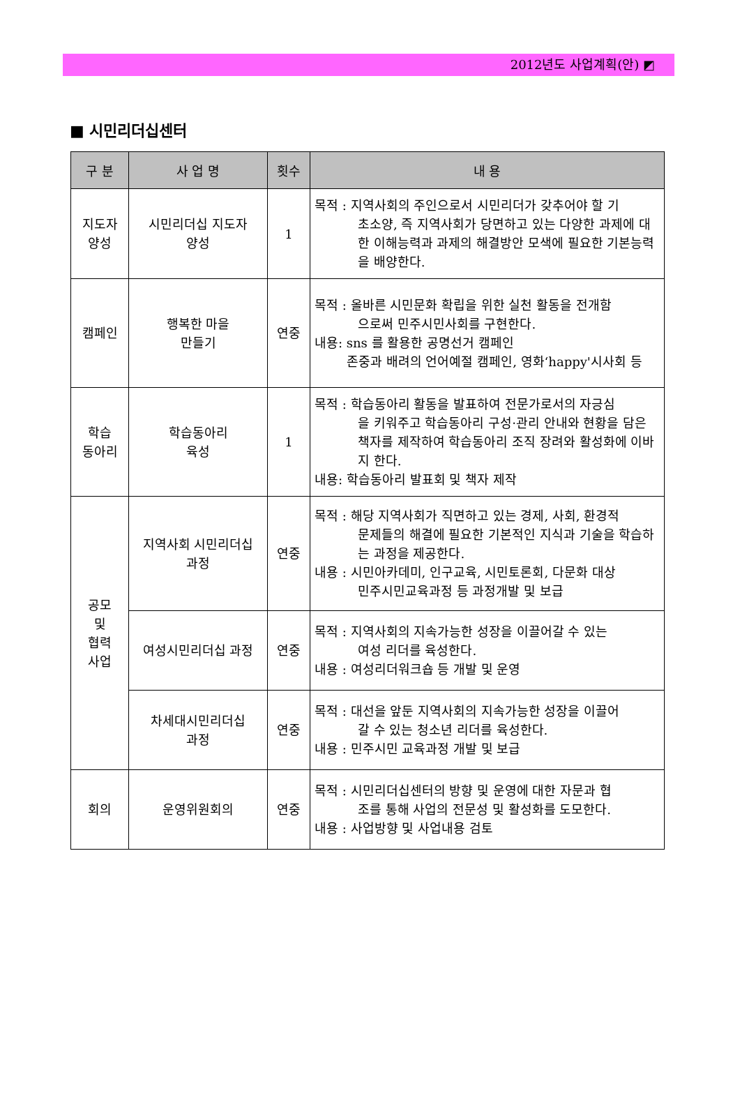2012년도 사업계획(안) ◩
■ 시민리더십센터
| 구 분 | 사 업 명 | 횟수 | 내 용 |
| --- | --- | --- | --- |
| 지도자 양성 | 시민리더십 지도자 양성 | 1 | 목적 : 지역사회의 주인으로서 시민리더가 갖추어야 할 기 초소양, 즉 지역사회가 당면하고 있는 다양한 과제에 대한 이해능력과 과제의 해결방안 모색에 필요한 기본능력을 배양한다. |
| 캠페인 | 행복한 마을 만들기 | 연중 | 목적 : 올바른 시민문화 확립을 위한 실천 활동을 전개함 으로써 민주시민사회를 구현한다. 내용: sns 를 활용한 공명선거 캠페인 존중과 배려의 언어예절 캠페인, 영화‘happy'시사회 등 |
| 학습 동아리 | 학습동아리 육성 | 1 | 목적 : 학습동아리 활동을 발표하여 전문가로서의 자긍심 을 키워주고 학습동아리 구성·관리 안내와 현황을 담은 책자를 제작하여 학습동아리 조직 장려와 활성화에 이바지 한다. 내용: 학습동아리 발표회 및 책자 제작 |
| 공모 및 협력 사업 | 지역사회 시민리더십 과정 | 연중 | 목적 : 해당 지역사회가 직면하고 있는 경제, 사회, 환경적 문제들의 해결에 필요한 기본적인 지식과 기술을 학습하는 과정을 제공한다. 내용 : 시민아카데미, 인구교육, 시민토론회, 다문화 대상 민주시민교육과정 등 과정개발 및 보급 |
| | 여성시민리더십 과정 | 연중 | 목적 : 지역사회의 지속가능한 성장을 이끌어갈 수 있는 여성 리더를 육성한다. 내용 : 여성리더워크숍 등 개발 및 운영 |
| | 차세대시민리더십 과정 | 연중 | 목적 : 대선을 앞둔 지역사회의 지속가능한 성장을 이끌어 갈 수 있는 청소년 리더를 육성한다. 내용 : 민주시민 교육과정 개발 및 보급 |
| 회의 | 운영위원회의 | 연중 | 목적 : 시민리더십센터의 방향 및 운영에 대한 자문과 협 조를 통해 사업의 전문성 및 활성화를 도모한다. 내용 : 사업방향 및 사업내용 검토 |